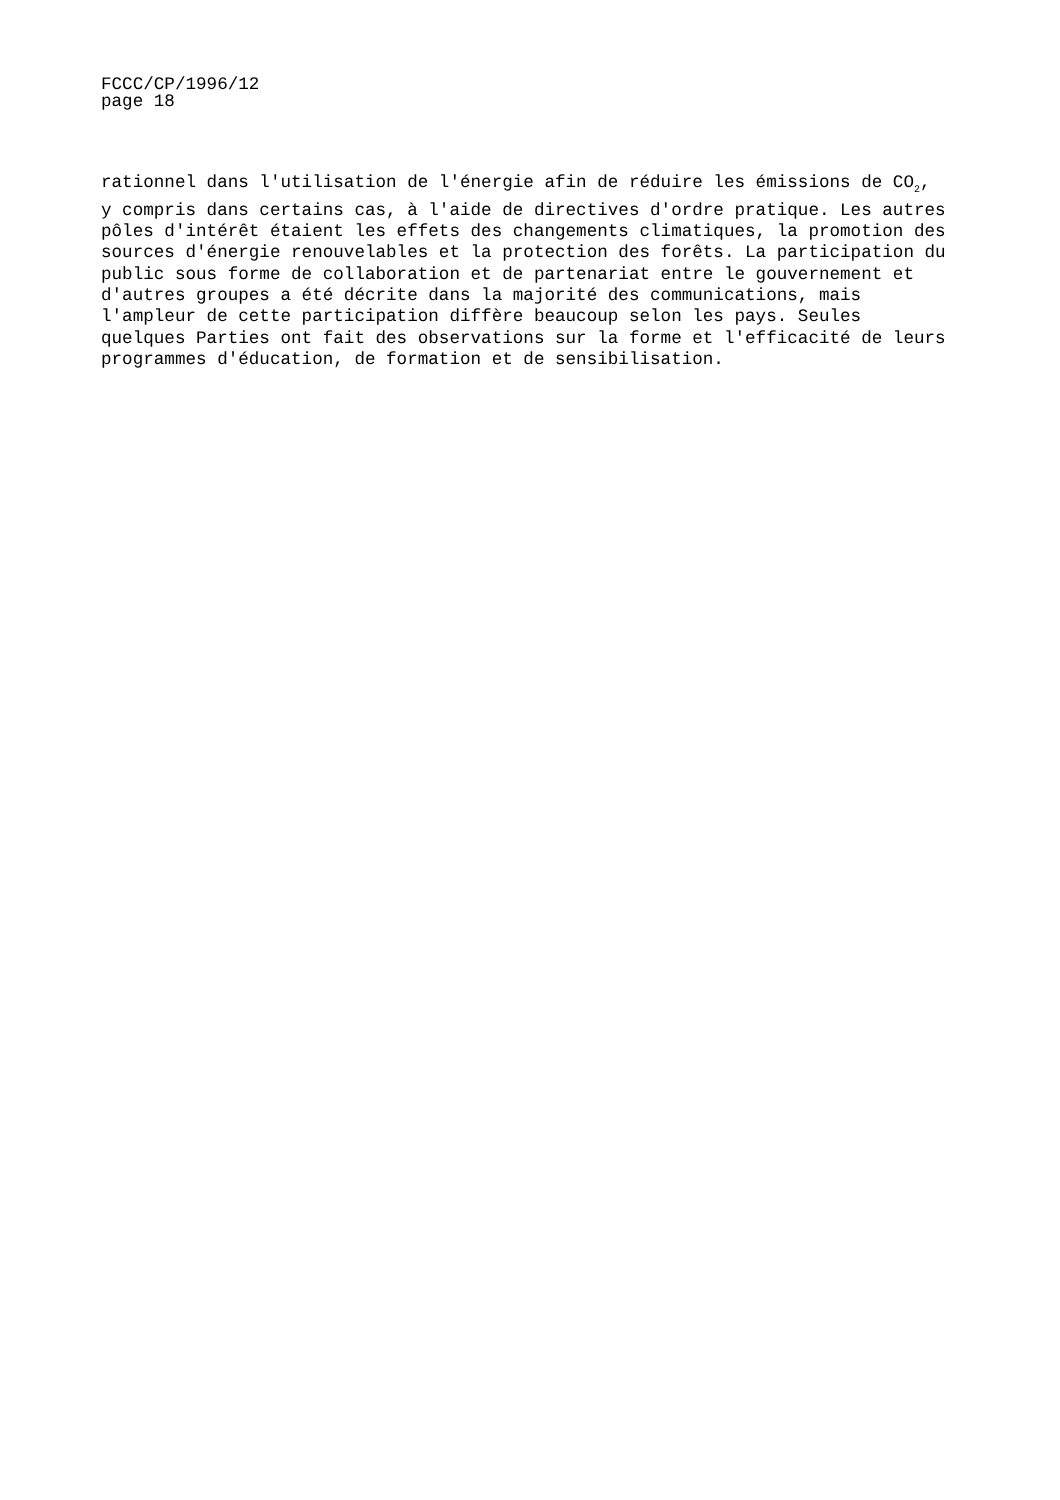FCCC/CP/1996/12
page 18
rationnel dans l'utilisation de l'énergie afin de réduire les émissions de CO<sub>2</sub>, y compris dans certains cas, à l'aide de directives d'ordre pratique. Les autres pôles d'intérêt étaient les effets des changements climatiques, la promotion des sources d'énergie renouvelables et la protection des forêts. La participation du public sous forme de collaboration et de partenariat entre le gouvernement et d'autres groupes a été décrite dans la majorité des communications, mais l'ampleur de cette participation diffère beaucoup selon les pays. Seules quelques Parties ont fait des observations sur la forme et l'efficacité de leurs programmes d'éducation, de formation et de sensibilisation.